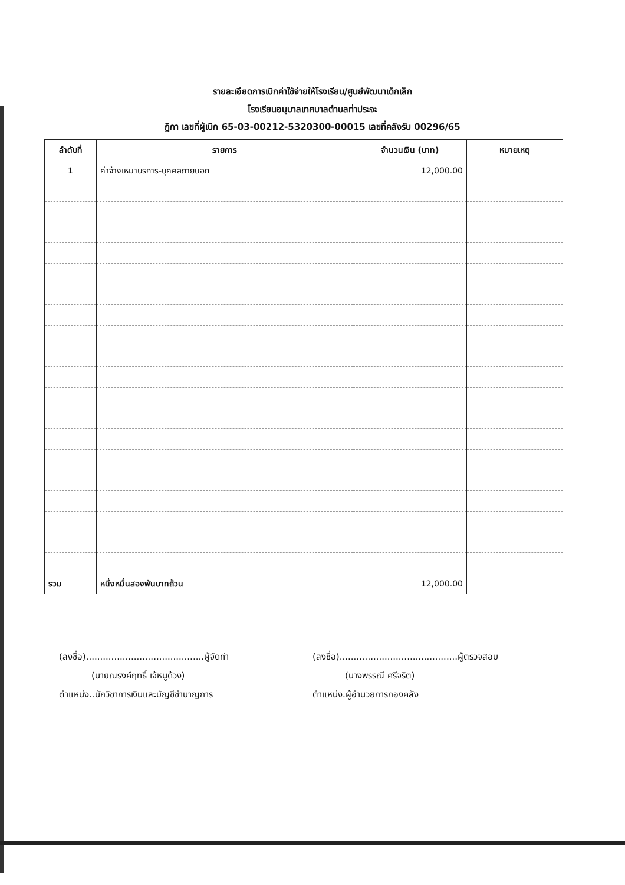รายละเอียดการเบิกค่าใช้จ่ายให้โรงเรียน/ศูนย์พัฒนาเด็กเล็ก
โรงเรียนอนุบาลเทศบาลตำบลท่าประจะ
ฎีกา เลขที่ผู้เบิก 65-03-00212-5320300-00015 เลขที่คลังรับ 00296/65
| ลำดับที่ | รายการ | จำนวนเงิน (บาท) | หมายเหตุ |
| --- | --- | --- | --- |
| 1 | ค่าจ้างเหมาบริการ-บุคคลภายนอก | 12,000.00 | |
| รวม | หนึ่งหมื่นสองพันบาทถ้วน | 12,000.00 | |
(ลงชื่อ)..........................................ผู้จัดทำ
(นายณรงค์ฤทธิ์ เจ้หนูด้วง)
ตำแหน่ง..นักวิชาการเงินและบัญชีชำนาญการ
(ลงชื่อ)..........................................ผู้ตรวจสอบ
(นางพรรณี ศรีจริต)
ตำแหน่ง.ผู้อำนวยการกองคลัง